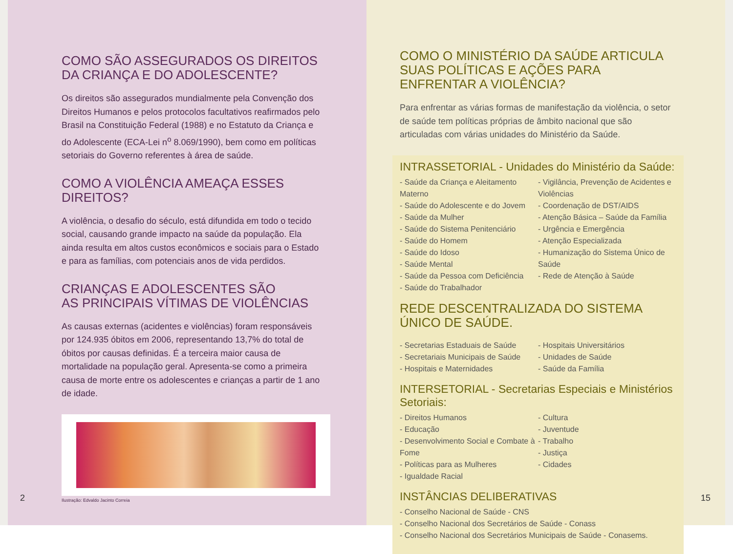COMO SÃO ASSEGURADOS OS DIREITOS DA CRIANÇA E DO ADOLESCENTE?
Os direitos são assegurados mundialmente pela Convenção dos Direitos Humanos e pelos protocolos facultativos reafirmados pelo Brasil na Constituição Federal (1988) e no Estatuto da Criança e do Adolescente (ECA-Lei n<sup>o</sup> 8.069/1990), bem como em políticas setoriais do Governo referentes à área de saúde.
COMO A VIOLÊNCIA AMEAÇA ESSES DIREITOS?
A violência, o desafio do século, está difundida em todo o tecido social, causando grande impacto na saúde da população. Ela ainda resulta em altos custos econômicos e sociais para o Estado e para as famílias, com potenciais anos de vida perdidos.
CRIANÇAS E ADOLESCENTES SÃO
AS PRINCIPAIS VÍTIMAS DE VIOLÊNCIAS
As causas externas (acidentes e violências) foram responsáveis por 124.935 óbitos em 2006, representando 13,7% do total de óbitos por causas definidas. É a terceira maior causa de mortalidade na população geral. Apresenta-se como a primeira causa de morte entre os adolescentes e crianças a partir de 1 ano de idade.
Ilustração: Edvaldo Jacinto Correia
2
COMO O MINISTÉRIO DA SAÚDE ARTICULA SUAS POLÍTICAS E AÇÕES PARA ENFRENTAR A VIOLÊNCIA?
Para enfrentar as várias formas de manifestação da violência, o setor de saúde tem políticas próprias de âmbito nacional que são articuladas com várias unidades do Ministério da Saúde.
INTRASSETORIAL - Unidades do Ministério da Saúde:
- Saúde da Criança e Aleitamento Materno
- Saúde do Adolescente e do Jovem
- Saúde da Mulher
- Saúde do Sistema Penitenciário
- Saúde do Homem
- Saúde do Idoso
- Saúde Mental
- Saúde da Pessoa com Deficiência
- Saúde do Trabalhador
- Vigilância, Prevenção de Acidentes e Violências
- Coordenação de DST/AIDS
- Atenção Básica – Saúde da Família
- Urgência e Emergência
- Atenção Especializada
- Humanização do Sistema Único de Saúde
- Rede de Atenção à Saúde
REDE DESCENTRALIZADA DO SISTEMA ÚNICO DE SAÚDE.
- Secretarias Estaduais de Saúde
- Secretariais Municipais de Saúde
- Hospitais e Maternidades
- Hospitais Universitários
- Unidades de Saúde
- Saúde da Família
INTERSETORIAL - Secretarias Especiais e Ministérios Setoriais:
- Direitos Humanos
- Educação
- Desenvolvimento Social e Combate à Fome
- Políticas para as Mulheres
- Igualdade Racial
- Cultura
- Juventude
- Trabalho
- Justiça
- Cidades
INSTÂNCIAS DELIBERATIVAS
- Conselho Nacional de Saúde - CNS
- Conselho Nacional dos Secretários de Saúde - Conass
- Conselho Nacional dos Secretários Municipais de Saúde - Conasems.
15